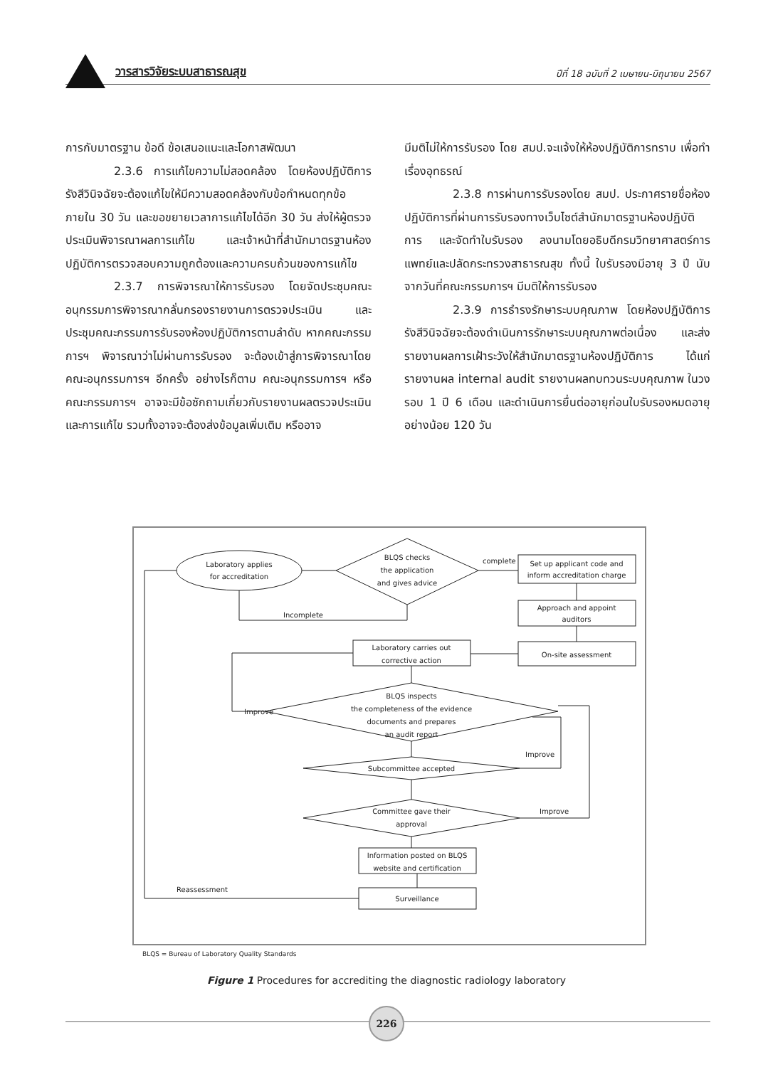วารสารวิจัยระบบสาธารณสุข ปีที่ 18 ฉบับที่ 2 เมษายน-มิถุนายน 2567
การกับมาตรฐาน ข้อดี ข้อเสนอแนะและโอกาสพัฒนา
2.3.6 การแก้ไขความไม่สอดคล้อง โดยห้องปฏิบัติการรังสีวินิจฉัยจะต้องแก้ไขให้มีความสอดคล้องกับข้อกำหนดทุกข้อภายใน 30 วัน และขอขยายเวลาการแก้ไขได้อีก 30 วัน ส่งให้ผู้ตรวจประเมินพิจารณาผลการแก้ไข และเจ้าหน้าที่สำนักมาตรฐานห้องปฏิบัติการตรวจสอบความถูกต้องและความครบถ้วนของการแก้ไข
2.3.7 การพิจารณาให้การรับรอง โดยจัดประชุมคณะอนุกรรมการพิจารณากลั่นกรองรายงานการตรวจประเมิน และประชุมคณะกรรมการรับรองห้องปฏิบัติการตามลำดับ หากคณะกรรมการฯ พิจารณาว่าไม่ผ่านการรับรอง จะต้องเข้าสู่การพิจารณาโดยคณะอนุกรรมการฯ อีกครั้ง อย่างไรก็ตาม คณะอนุกรรมการฯ หรือ คณะกรรมการฯ อาจจะมีข้อซักถามเกี่ยวกับรายงานผลตรวจประเมินและการแก้ไข รวมทั้งอาจจะต้องส่งข้อมูลเพิ่มเติม หรืออาจ
มีมติไม่ให้การรับรอง โดย สมป.จะแจ้งให้ห้องปฏิบัติการทราบ เพื่อทำเรื่องอุทธรณ์
2.3.8 การผ่านการรับรองโดย สมป. ประกาศรายชื่อห้องปฏิบัติการที่ผ่านการรับรองทางเว็บไซต์สำนักมาตรฐานห้องปฏิบัติการ และจัดทำใบรับรอง ลงนามโดยอธิบดีกรมวิทยาศาสตร์การแพทย์และปลัดกระทรวงสาธารณสุข ทั้งนี้ ใบรับรองมีอายุ 3 ปี นับจากวันที่คณะกรรมการฯ มีมติให้การรับรอง
2.3.9 การธำรงรักษาระบบคุณภาพ โดยห้องปฏิบัติการรังสีวินิจฉัยจะต้องดำเนินการรักษาระบบคุณภาพต่อเนื่อง และส่งรายงานผลการเฝ้าระวังให้สำนักมาตรฐานห้องปฏิบัติการ ได้แก่ รายงานผล internal audit รายงานผลทบทวนระบบคุณภาพ ในวงรอบ 1 ปี 6 เดือน และดำเนินการยื่นต่ออายุก่อนใบรับรองหมดอายุอย่างน้อย 120 วัน
Laboratory applies
for accreditation
BLQS checks
the application
and gives advice
complete
Incomplete
Set up applicant code and
inform accreditation charge
Approach and appoint
auditors
On-site assessment
Laboratory carries out
corrective action
BLQS inspects
the completeness of the evidence
documents and prepares
an audit report
Improve
Subcommittee accepted
Improve
Committee gave their
approval
Improve
Information posted on BLQS
website and certification
Surveillance
Reassessment
BLQS = Bureau of Laboratory Quality Standards
Figure 1 Procedures for accrediting the diagnostic radiology laboratory
226